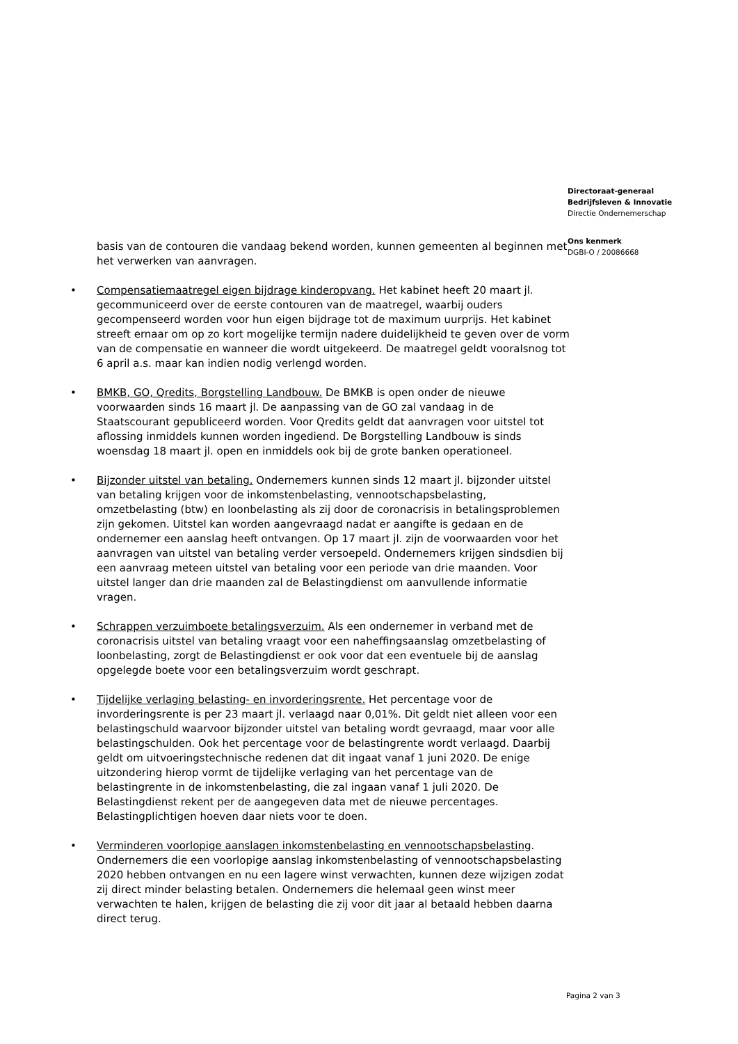Directoraat-generaal
Bedrijfsleven & Innovatie
Directie Ondernemerschap
Ons kenmerk
DGBI-O / 20086668
basis van de contouren die vandaag bekend worden, kunnen gemeenten al beginnen met het verwerken van aanvragen.
• Compensatiemaatregel eigen bijdrage kinderopvang. Het kabinet heeft 20 maart jl. gecommuniceerd over de eerste contouren van de maatregel, waarbij ouders gecompenseerd worden voor hun eigen bijdrage tot de maximum uurprijs. Het kabinet streeft ernaar om op zo kort mogelijke termijn nadere duidelijkheid te geven over de vorm van de compensatie en wanneer die wordt uitgekeerd. De maatregel geldt vooralsnog tot 6 april a.s. maar kan indien nodig verlengd worden.
• BMKB, GO, Qredits, Borgstelling Landbouw. De BMKB is open onder de nieuwe voorwaarden sinds 16 maart jl. De aanpassing van de GO zal vandaag in de Staatscourant gepubliceerd worden. Voor Qredits geldt dat aanvragen voor uitstel tot aflossing inmiddels kunnen worden ingediend. De Borgstelling Landbouw is sinds woensdag 18 maart jl. open en inmiddels ook bij de grote banken operationeel.
• Bijzonder uitstel van betaling. Ondernemers kunnen sinds 12 maart jl. bijzonder uitstel van betaling krijgen voor de inkomstenbelasting, vennootschapsbelasting, omzetbelasting (btw) en loonbelasting als zij door de coronacrisis in betalingsproblemen zijn gekomen. Uitstel kan worden aangevraagd nadat er aangifte is gedaan en de ondernemer een aanslag heeft ontvangen. Op 17 maart jl. zijn de voorwaarden voor het aanvragen van uitstel van betaling verder versoepeld. Ondernemers krijgen sindsdien bij een aanvraag meteen uitstel van betaling voor een periode van drie maanden. Voor uitstel langer dan drie maanden zal de Belastingdienst om aanvullende informatie vragen.
• Schrappen verzuimboete betalingsverzuim. Als een ondernemer in verband met de coronacrisis uitstel van betaling vraagt voor een naheffingsaanslag omzetbelasting of loonbelasting, zorgt de Belastingdienst er ook voor dat een eventuele bij de aanslag opgelegde boete voor een betalingsverzuim wordt geschrapt.
• Tijdelijke verlaging belasting- en invorderingsrente. Het percentage voor de invorderingsrente is per 23 maart jl. verlaagd naar 0,01%. Dit geldt niet alleen voor een belastingschuld waarvoor bijzonder uitstel van betaling wordt gevraagd, maar voor alle belastingschulden. Ook het percentage voor de belastingrente wordt verlaagd. Daarbij geldt om uitvoeringstechnische redenen dat dit ingaat vanaf 1 juni 2020. De enige uitzondering hierop vormt de tijdelijke verlaging van het percentage van de belastingrente in de inkomstenbelasting, die zal ingaan vanaf 1 juli 2020. De Belastingdienst rekent per de aangegeven data met de nieuwe percentages. Belastingplichtigen hoeven daar niets voor te doen.
• Verminderen voorlopige aanslagen inkomstenbelasting en vennootschapsbelasting. Ondernemers die een voorlopige aanslag inkomstenbelasting of vennootschapsbelasting 2020 hebben ontvangen en nu een lagere winst verwachten, kunnen deze wijzigen zodat zij direct minder belasting betalen. Ondernemers die helemaal geen winst meer verwachten te halen, krijgen de belasting die zij voor dit jaar al betaald hebben daarna direct terug.
Pagina 2 van 3